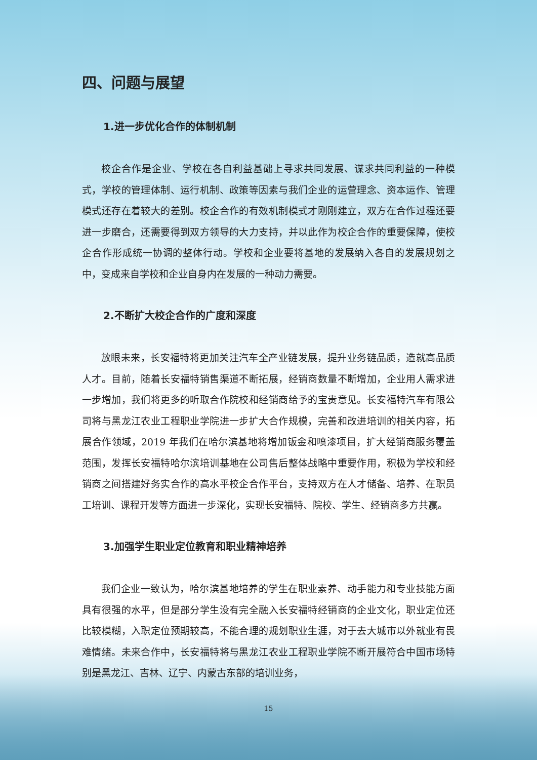四、问题与展望
1.进一步优化合作的体制机制
校企合作是企业、学校在各自利益基础上寻求共同发展、谋求共同利益的一种模式，学校的管理体制、运行机制、政策等因素与我们企业的运营理念、资本运作、管理模式还存在着较大的差别。校企合作的有效机制模式才刚刚建立，双方在合作过程还要进一步磨合，还需要得到双方领导的大力支持，并以此作为校企合作的重要保障，使校企合作形成统一协调的整体行动。学校和企业要将基地的发展纳入各自的发展规划之中，变成来自学校和企业自身内在发展的一种动力需要。
2.不断扩大校企合作的广度和深度
放眼未来，长安福特将更加关注汽车全产业链发展，提升业务链品质，造就高品质人才。目前，随着长安福特销售渠道不断拓展，经销商数量不断增加，企业用人需求进一步增加，我们将更多的听取合作院校和经销商给予的宝贵意见。长安福特汽车有限公司将与黑龙江农业工程职业学院进一步扩大合作规模，完善和改进培训的相关内容，拓展合作领域，2019 年我们在哈尔滨基地将增加钣金和喷漆项目，扩大经销商服务覆盖范围，发挥长安福特哈尔滨培训基地在公司售后整体战略中重要作用，积极为学校和经销商之间搭建好务实合作的高水平校企合作平台，支持双方在人才储备、培养、在职员工培训、课程开发等方面进一步深化，实现长安福特、院校、学生、经销商多方共赢。
3.加强学生职业定位教育和职业精神培养
我们企业一致认为，哈尔滨基地培养的学生在职业素养、动手能力和专业技能方面具有很强的水平，但是部分学生没有完全融入长安福特经销商的企业文化，职业定位还比较模糊，入职定位预期较高，不能合理的规划职业生涯，对于去大城市以外就业有畏难情绪。未来合作中，长安福特将与黑龙江农业工程职业学院不断开展符合中国市场特别是黑龙江、吉林、辽宁、内蒙古东部的培训业务，
15